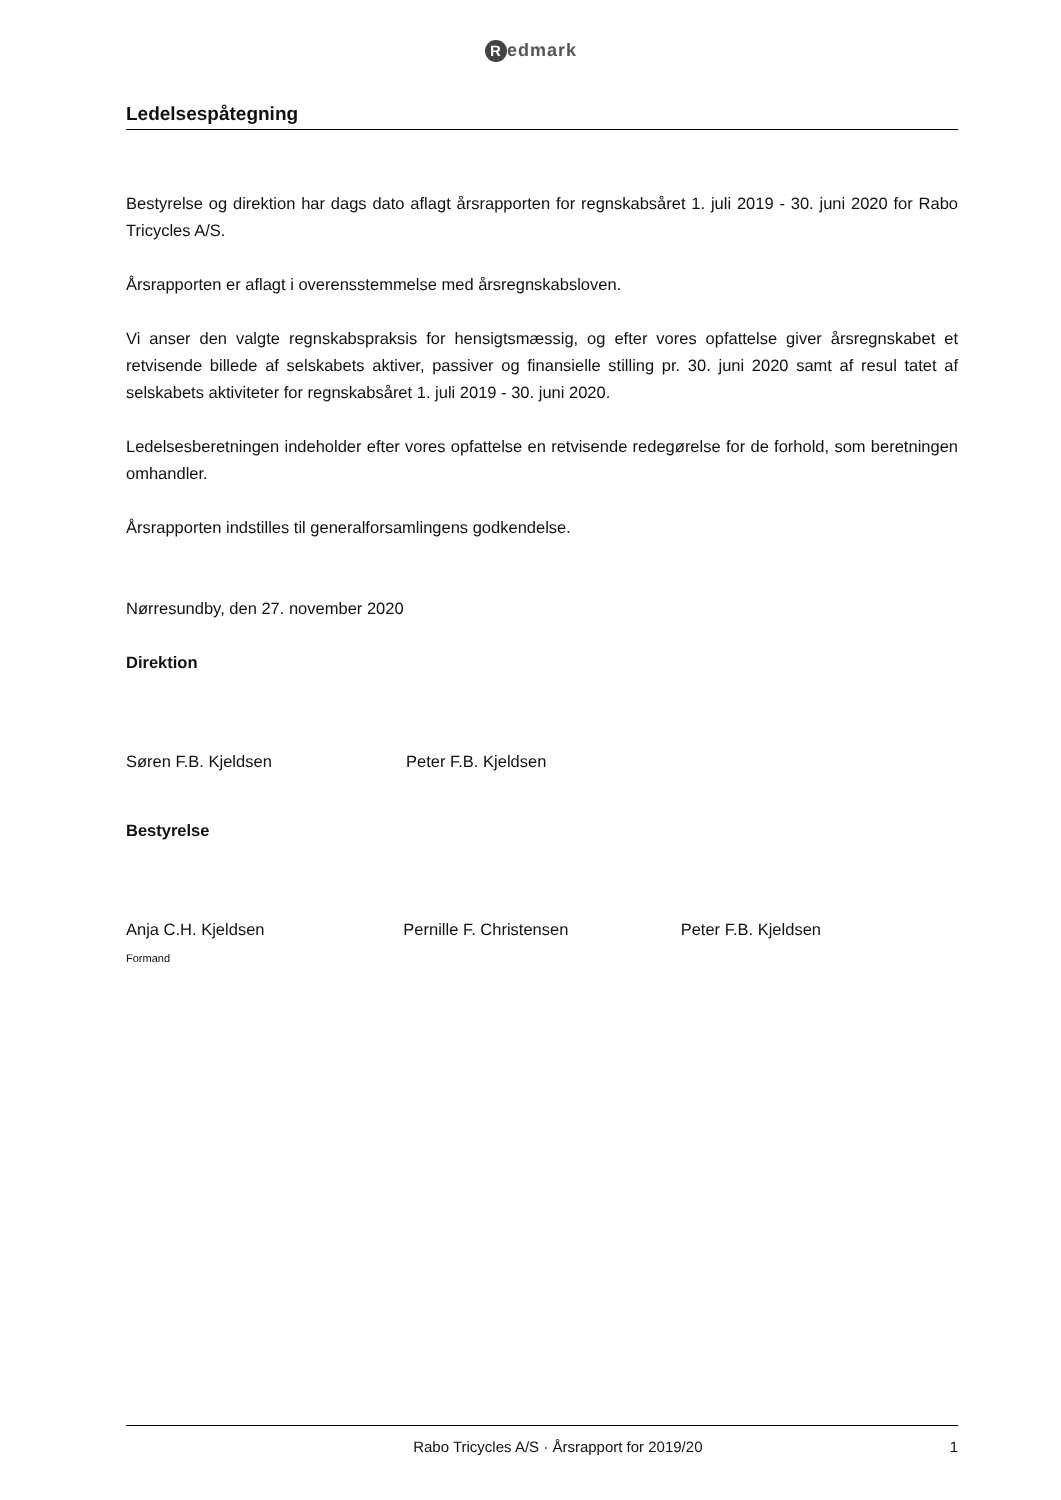Redmark
Ledelsespåtegning
Bestyrelse og direktion har dags dato aflagt årsrapporten for regnskabsåret 1. juli 2019 - 30. juni 2020 for Rabo Tricycles A/S.
Årsrapporten er aflagt i overensstemmelse med årsregnskabsloven.
Vi anser den valgte regnskabspraksis for hensigtsmæssig, og efter vores opfattelse giver årsregnskabet et retvisende billede af selskabets aktiver, passiver og finansielle stilling pr. 30. juni 2020 samt af resul tatet af selskabets aktiviteter for regnskabsåret 1. juli 2019 - 30. juni 2020.
Ledelsesberetningen indeholder efter vores opfattelse en retvisende redegørelse for de forhold, som beretningen omhandler.
Årsrapporten indstilles til generalforsamlingens godkendelse.
Nørresundby, den 27. november 2020
Direktion
Søren F.B. Kjeldsen Peter F.B. Kjeldsen
Bestyrelse
Anja C.H. Kjeldsen
Formand
Pernille F. Christensen Peter F.B. Kjeldsen
Rabo Tricycles A/S · Årsrapport for 2019/20 1